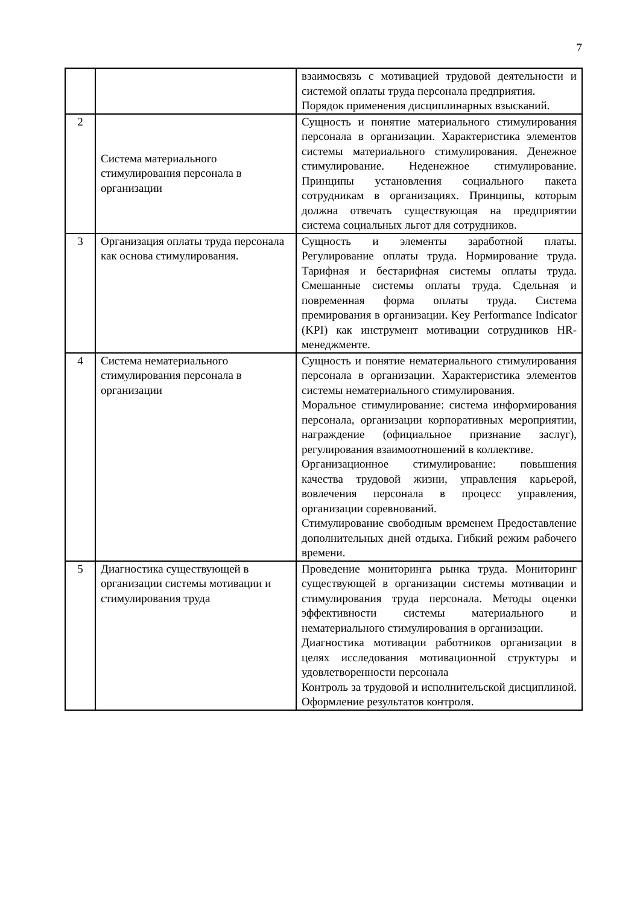7
| | | взаимосвязь с мотивацией трудовой деятельности и системой оплаты труда персонала предприятия. Порядок применения дисциплинарных взысканий. |
| 2 | Система материального стимулирования персонала в организации | Сущность и понятие материального стимулирования персонала в организации. Характеристика элементов системы материального стимулирования. Денежное стимулирование. Неденежное стимулирование. Принципы установления социального пакета сотрудникам в организациях. Принципы, которым должна отвечать существующая на предприятии система социальных льгот для сотрудников. |
| 3 | Организация оплаты труда персонала как основа стимулирования. | Сущность и элементы заработной платы. Регулирование оплаты труда. Нормирование труда. Тарифная и бестарифная системы оплаты труда. Смешанные системы оплаты труда. Сдельная и повременная форма оплаты труда. Система премирования в организации. Key Performance Indicator (KPI) как инструмент мотивации сотрудников HR-менеджменте. |
| 4 | Система нематериального стимулирования персонала в организации | Сущность и понятие нематериального стимулирования персонала в организации. Характеристика элементов системы нематериального стимулирования. Моральное стимулирование: система информирования персонала, организации корпоративных мероприятии, награждение (официальное признание заслуг), регулирования взаимоотношений в коллективе. Организационное стимулирование: повышения качества трудовой жизни, управления карьерой, вовлечения персонала в процесс управления, организации соревнований. Стимулирование свободным временем Предоставление дополнительных дней отдыха. Гибкий режим рабочего времени. |
| 5 | Диагностика существующей в организации системы мотивации и стимулирования труда | Проведение мониторинга рынка труда. Мониторинг существующей в организации системы мотивации и стимулирования труда персонала. Методы оценки эффективности системы материального и нематериального стимулирования в организации. Диагностика мотивации работников организации в целях исследования мотивационной структуры и удовлетворенности персонала Контроль за трудовой и исполнительской дисциплиной. Оформление результатов контроля. |